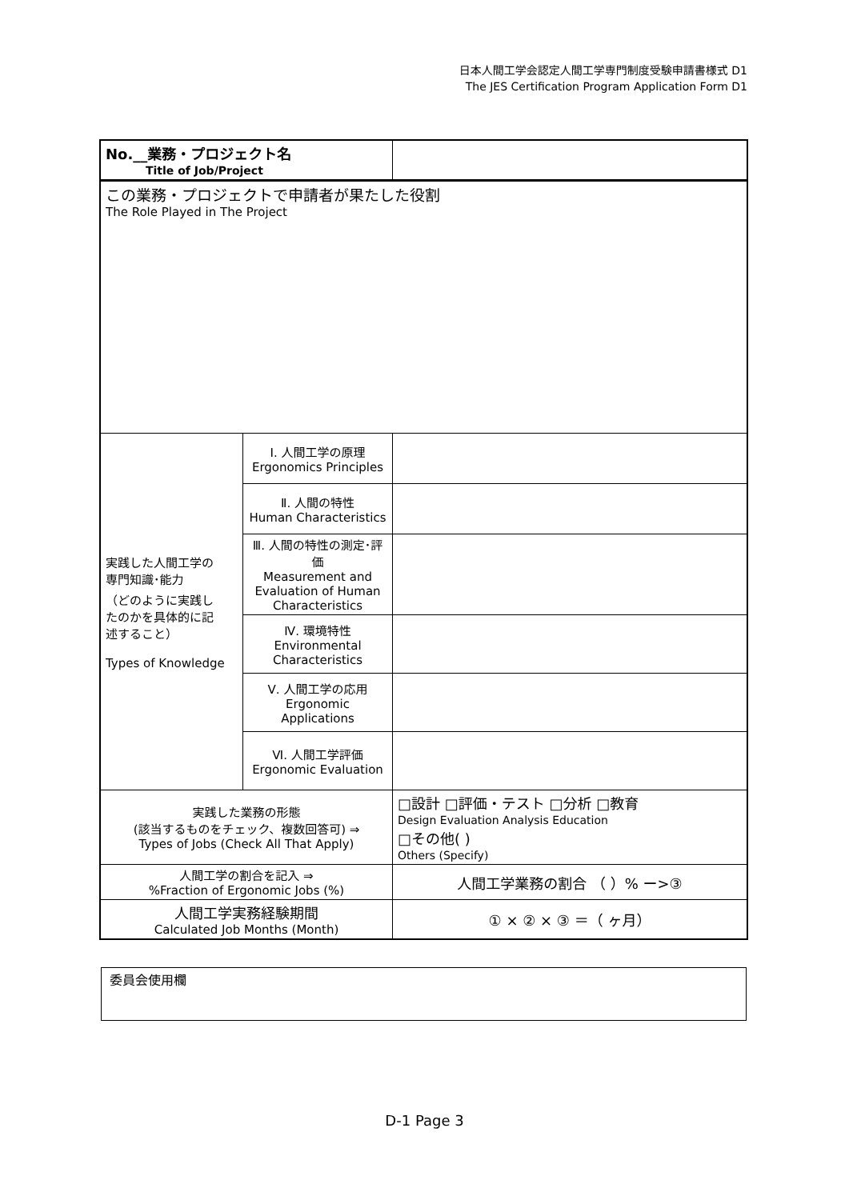日本人間工学会認定人間工学専門制度受験申請書様式 D1
The JES Certification Program Application Form D1
| No.__業務・プロジェクト名 Title of Job/Project | | | |
| この業務・プロジェクトで申請者が果たした役割 The Role Played in The Project | | | |
| 実践した人間工学の 専門知識･能力 （どのように実践し たのかを具体的に記 述すること） Types of Knowledge | Ⅰ. 人間工学の原理 Ergonomics Principles | | |
| | Ⅱ. 人間の特性 Human Characteristics | | |
| | Ⅲ. 人間の特性の測定･評価 Measurement and Evaluation of Human Characteristics | | |
| | Ⅳ. 環境特性 Environmental Characteristics | | |
| | Ⅴ. 人間工学の応用 Ergonomic Applications | | |
| | Ⅵ. 人間工学評価 Ergonomic Evaluation | | |
| 実践した業務の形態 (該当するものをチェック、複数回答可) ⇒ Types of Jobs (Check All That Apply) | | | □設計 □評価・テスト □分析 □教育 Design Evaluation Analysis Education □その他( ) Others (Specify) |
| 人間工学の割合を記入 ⇒ %Fraction of Ergonomic Jobs (%) | | | 人間工学業務の割合 （ ）% ー>③ |
| 人間工学実務経験期間 Calculated Job Months (Month) | | | ① × ② × ③ ＝（ ヶ月） |
委員会使用欄
D-1 Page 3